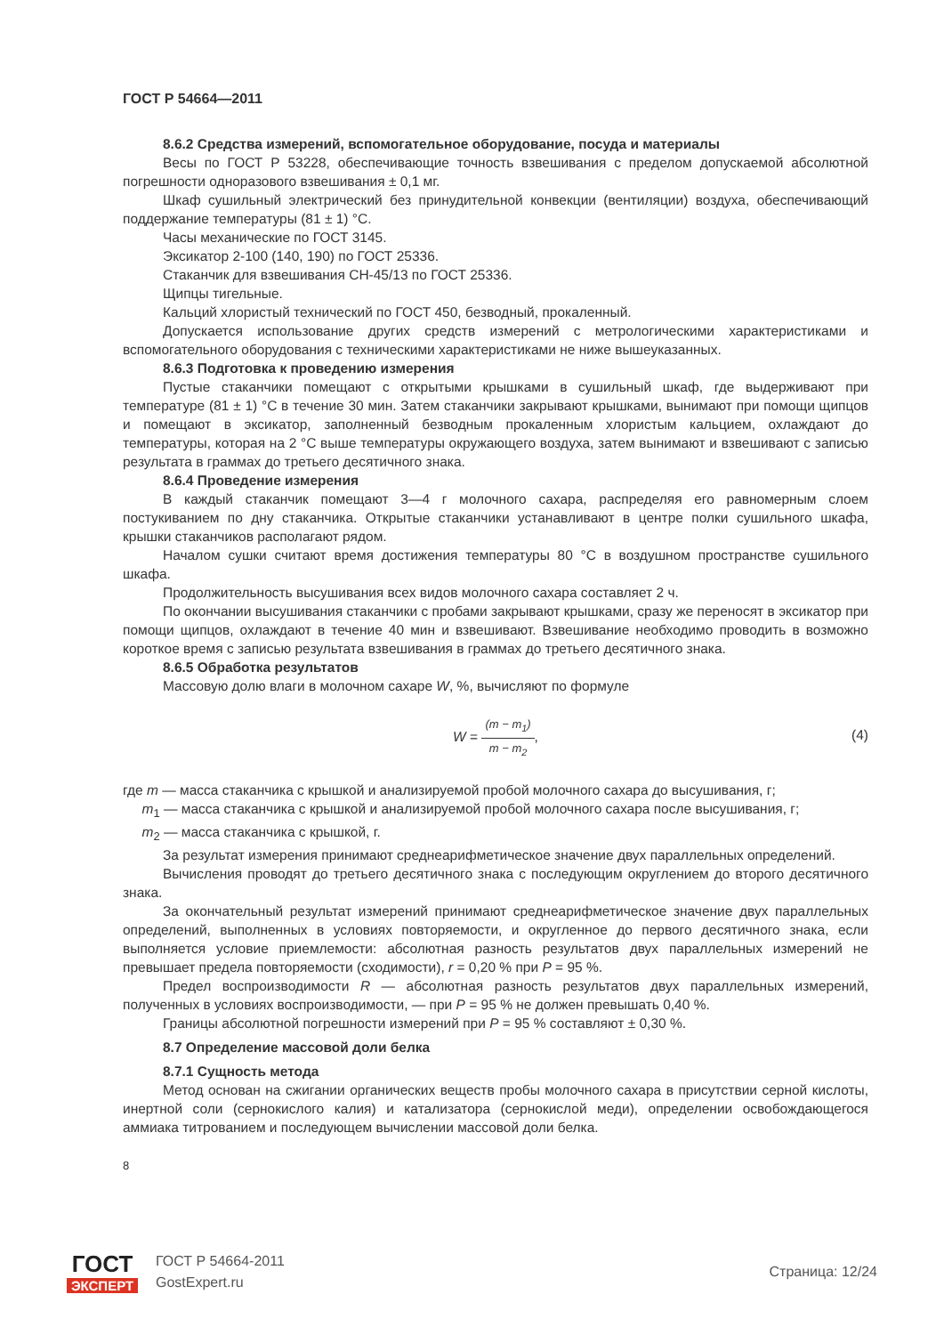ГОСТ Р 54664—2011
8.6.2 Средства измерений, вспомогательное оборудование, посуда и материалы
Весы по ГОСТ Р 53228, обеспечивающие точность взвешивания с пределом допускаемой абсолютной погрешности одноразового взвешивания ± 0,1 мг.
Шкаф сушильный электрический без принудительной конвекции (вентиляции) воздуха, обеспечивающий поддержание температуры (81 ± 1) °С.
Часы механические по ГОСТ 3145.
Эксикатор 2-100 (140, 190) по ГОСТ 25336.
Стаканчик для взвешивания СН-45/13 по ГОСТ 25336.
Щипцы тигельные.
Кальций хлористый технический по ГОСТ 450, безводный, прокаленный.
Допускается использование других средств измерений с метрологическими характеристиками и вспомогательного оборудования с техническими характеристиками не ниже вышеуказанных.
8.6.3 Подготовка к проведению измерения
Пустые стаканчики помещают с открытыми крышками в сушильный шкаф, где выдерживают при температуре (81 ± 1) °С в течение 30 мин. Затем стаканчики закрывают крышками, вынимают при помощи щипцов и помещают в эксикатор, заполненный безводным прокаленным хлористым кальцием, охлаждают до температуры, которая на 2 °С выше температуры окружающего воздуха, затем вынимают и взвешивают с записью результата в граммах до третьего десятичного знака.
8.6.4 Проведение измерения
В каждый стаканчик помещают 3—4 г молочного сахара, распределяя его равномерным слоем постукиванием по дну стаканчика. Открытые стаканчики устанавливают в центре полки сушильного шкафа, крышки стаканчиков располагают рядом.
Началом сушки считают время достижения температуры 80 °С в воздушном пространстве сушильного шкафа.
Продолжительность высушивания всех видов молочного сахара составляет 2 ч.
По окончании высушивания стаканчики с пробами закрывают крышками, сразу же переносят в эксикатор при помощи щипцов, охлаждают в течение 40 мин и взвешивают. Взвешивание необходимо проводить в возможно короткое время с записью результата взвешивания в граммах до третьего десятичного знака.
8.6.5 Обработка результатов
Массовую долю влаги в молочном сахаре W, %, вычисляют по формуле
W = (m − m<sub>1</sub>) m − m<sub>2</sub>,
(4)
где m — масса стаканчика с крышкой и анализируемой пробой молочного сахара до высушивания, г;
m<sub>1</sub> — масса стаканчика с крышкой и анализируемой пробой молочного сахара после высушивания, г;
m<sub>2</sub> — масса стаканчика с крышкой, г.
За результат измерения принимают среднеарифметическое значение двух параллельных определений.
Вычисления проводят до третьего десятичного знака с последующим округлением до второго десятичного знака.
За окончательный результат измерений принимают среднеарифметическое значение двух параллельных определений, выполненных в условиях повторяемости, и округленное до первого десятичного знака, если выполняется условие приемлемости: абсолютная разность результатов двух параллельных измерений не превышает предела повторяемости (сходимости), r = 0,20 % при P = 95 %.
Предел воспроизводимости R — абсолютная разность результатов двух параллельных измерений, полученных в условиях воспроизводимости, — при P = 95 % не должен превышать 0,40 %.
Границы абсолютной погрешности измерений при P = 95 % составляют ± 0,30 %.
8.7 Определение массовой доли белка
8.7.1 Сущность метода
Метод основан на сжигании органических веществ пробы молочного сахара в присутствии серной кислоты, инертной соли (сернокислого калия) и катализатора (сернокислой меди), определении освобождающегося аммиака титрованием и последующем вычислении массовой доли белка.
8
ГОСТ
ЭКСПЕРТ
ГОСТ Р 54664-2011
GostExpert.ru
Страница: 12/24